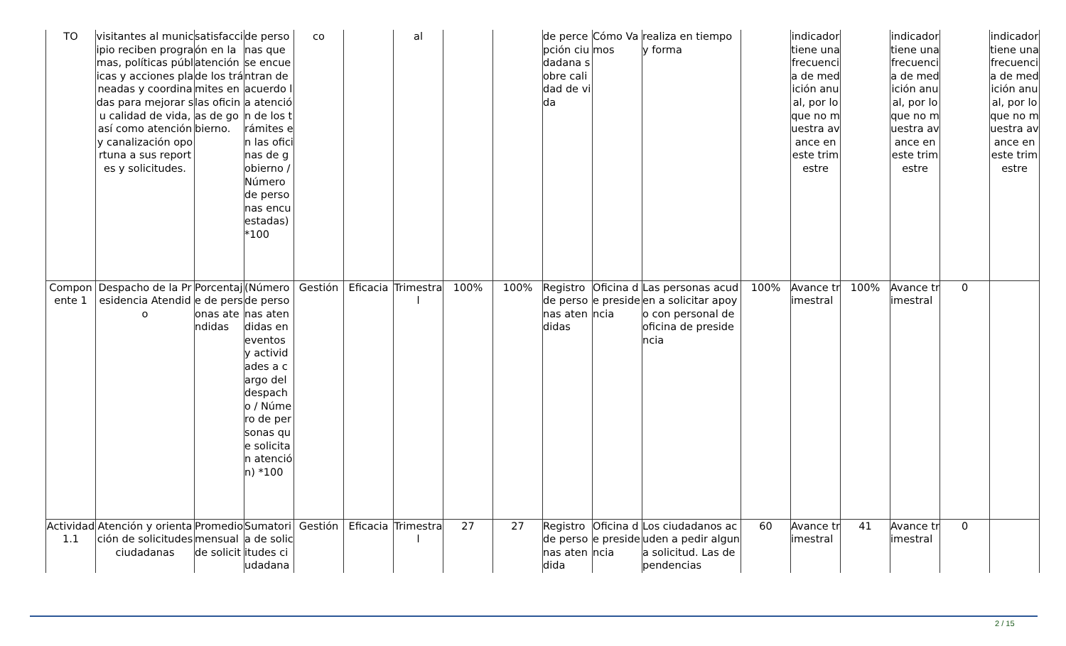| TO | visitantes al municipio reciben programas, políticas públicas y acciones planeadas y coordinadas para mejorar su calidad de vida, así como atención y canalización oportuna a sus reportes y solicitudes. | satisfacción en la atención de los trámites en las oficinas de gobierno. | de personas que se encuentran de acuerdo la atención de los trámites en las oficinas de gobierno /Número de personas encuestadas)*100 | co | | al | | | de percepción ciudadana sobre calidad de vida | Cómo Vamos | realiza en tiempo y forma | | indicador tiene una frecuencia de medición anual, por lo que no muestra avance en este trimestre | | indicador tiene una frecuencia de medición anual, por lo que no muestra avance en este trimestre | | indicador tiene una frecuencia de medición anual, por lo que no muestra avance en este trimestre |
| Componente 1 | Despacho de la Presidencia Atendido | Porcentaje de personas atendidas | (Número de personas atendidas en eventos y actividades a cargo del despacho / Número de personas que solicitan atención) *100 | Gestión | Eficacia | Trimestral | 100% | 100% | Registro de personas atendidas | Oficina de presidencia | Las personas acuden a solicitar apoyo con personal de oficina de presidencia | 100% | Avance trimestral | 100% | Avance trimestral | 0 | |
| Actividad 1.1 | Atención y orientación de solicitudes ciudadanas | Promedio mensual de solicit | Sumatoria de solicitudes ciudadana | Gestión | Eficacia | Trimestral | 27 | 27 | Registro de personas atendida | Oficina de presidencia | Los ciudadanos acuden a pedir alguna solicitud. Las dependencias | 60 | Avance trimestral | 41 | Avance trimestral | 0 | |
2 / 15